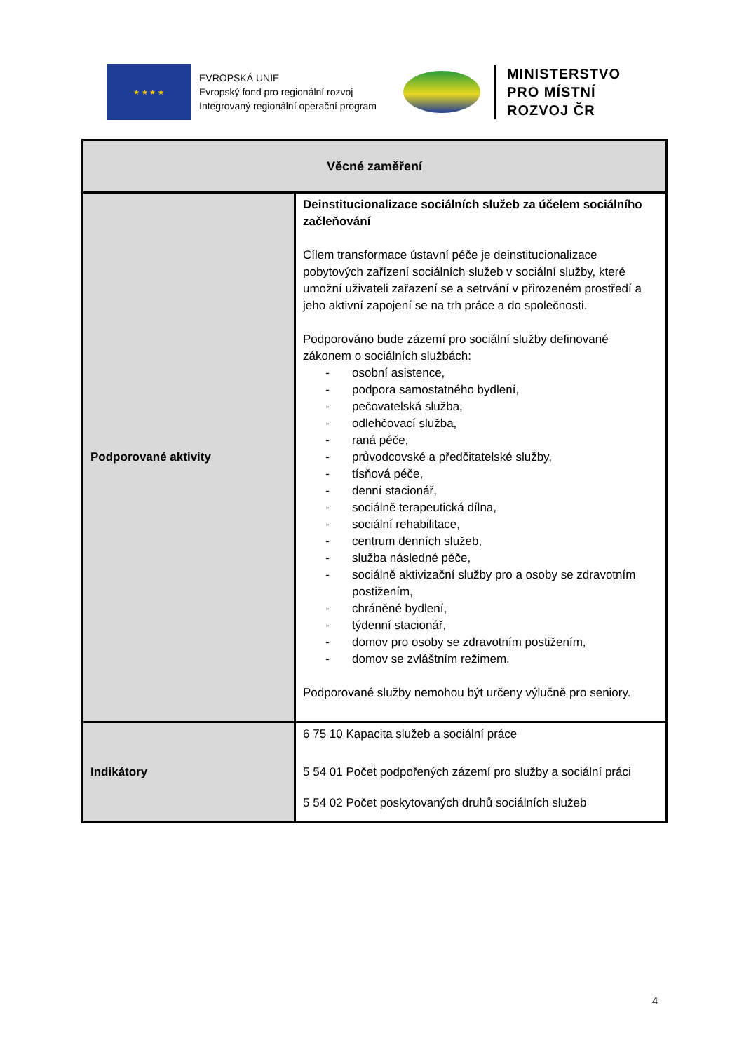★ ★ ★ ★
EVROPSKÁ UNIE
Evropský fond pro regionální rozvoj
Integrovaný regionální operační program
MINISTERSTVO
PRO MÍSTNÍ
ROZVOJ ČR
| Věcné zaměření | |
| --- | --- |
| Podporované aktivity | Deinstitucionalizace sociálních služeb za účelem sociálního začleňování Cílem transformace ústavní péče je deinstitucionalizace pobytových zařízení sociálních služeb v sociální služby, které umožní uživateli zařazení se a setrvání v přirozeném prostředí a jeho aktivní zapojení se na trh práce a do společnosti. Podporováno bude zázemí pro sociální služby definované zákonem o sociálních službách: - osobní asistence, - podpora samostatného bydlení, - pečovatelská služba, - odlehčovací služba, - raná péče, - průvodcovské a předčitatelské služby, - tísňová péče, - denní stacionář, - sociálně terapeutická dílna, - sociální rehabilitace, - centrum denních služeb, - služba následné péče, - sociálně aktivizační služby pro a osoby se zdravotním postižením, - chráněné bydlení, - týdenní stacionář, - domov pro osoby se zdravotním postižením, - domov se zvláštním režimem. Podporované služby nemohou být určeny výlučně pro seniory. |
| Indikátory | 6 75 10 Kapacita služeb a sociální práce 5 54 01 Počet podpořených zázemí pro služby a sociální práci 5 54 02 Počet poskytovaných druhů sociálních služeb |
4